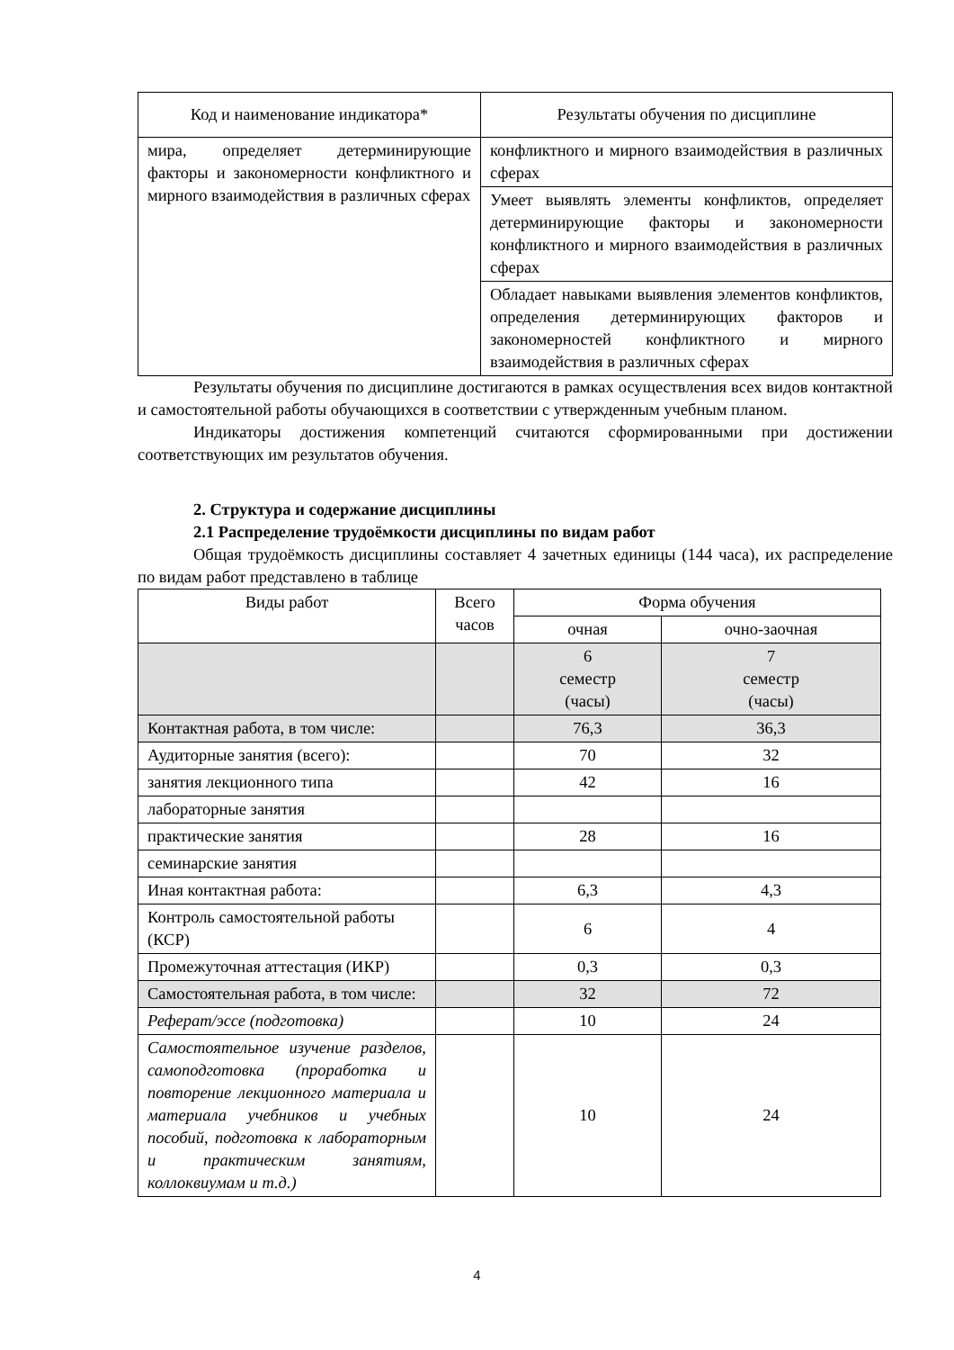| Код и наименование индикатора* | Результаты обучения по дисциплине |
| --- | --- |
| мира, определяет детерминирующие факторы и закономерности конфликтного и мирного взаимодействия в различных сферах | конфликтного и мирного взаимодействия в различных сферах |
| | Умеет выявлять элементы конфликтов, определяет детерминирующие факторы и закономерности конфликтного и мирного взаимодействия в различных сферах |
| | Обладает навыками выявления элементов конфликтов, определения детерминирующих факторов и закономерностей конфликтного и мирного взаимодействия в различных сферах |
Результаты обучения по дисциплине достигаются в рамках осуществления всех видов контактной и самостоятельной работы обучающихся в соответствии с утвержденным учебным планом.
Индикаторы достижения компетенций считаются сформированными при достижении соответствующих им результатов обучения.
2. Структура и содержание дисциплины
2.1 Распределение трудоёмкости дисциплины по видам работ
Общая трудоёмкость дисциплины составляет 4 зачетных единицы (144 часа), их распределение по видам работ представлено в таблице
| Виды работ | Всего часов | Форма обучения | |
| | | очная | очно-заочная |
| | | 6 семестр (часы) | 7 семестр (часы) |
| Контактная работа, в том числе: | | 76,3 | 36,3 |
| Аудиторные занятия (всего): | | 70 | 32 |
| занятия лекционного типа | | 42 | 16 |
| лабораторные занятия | | | |
| практические занятия | | 28 | 16 |
| семинарские занятия | | | |
| Иная контактная работа: | | 6,3 | 4,3 |
| Контроль самостоятельной работы (КСР) | | 6 | 4 |
| Промежуточная аттестация (ИКР) | | 0,3 | 0,3 |
| Самостоятельная работа, в том числе: | | 32 | 72 |
| Реферат/эссе (подготовка) | | 10 | 24 |
| Самостоятельное изучение разделов, самоподготовка (проработка и повторение лекционного материала и материала учебников и учебных пособий, подготовка к лабораторным и практическим занятиям, коллоквиумам и т.д.) | | 10 | 24 |
4